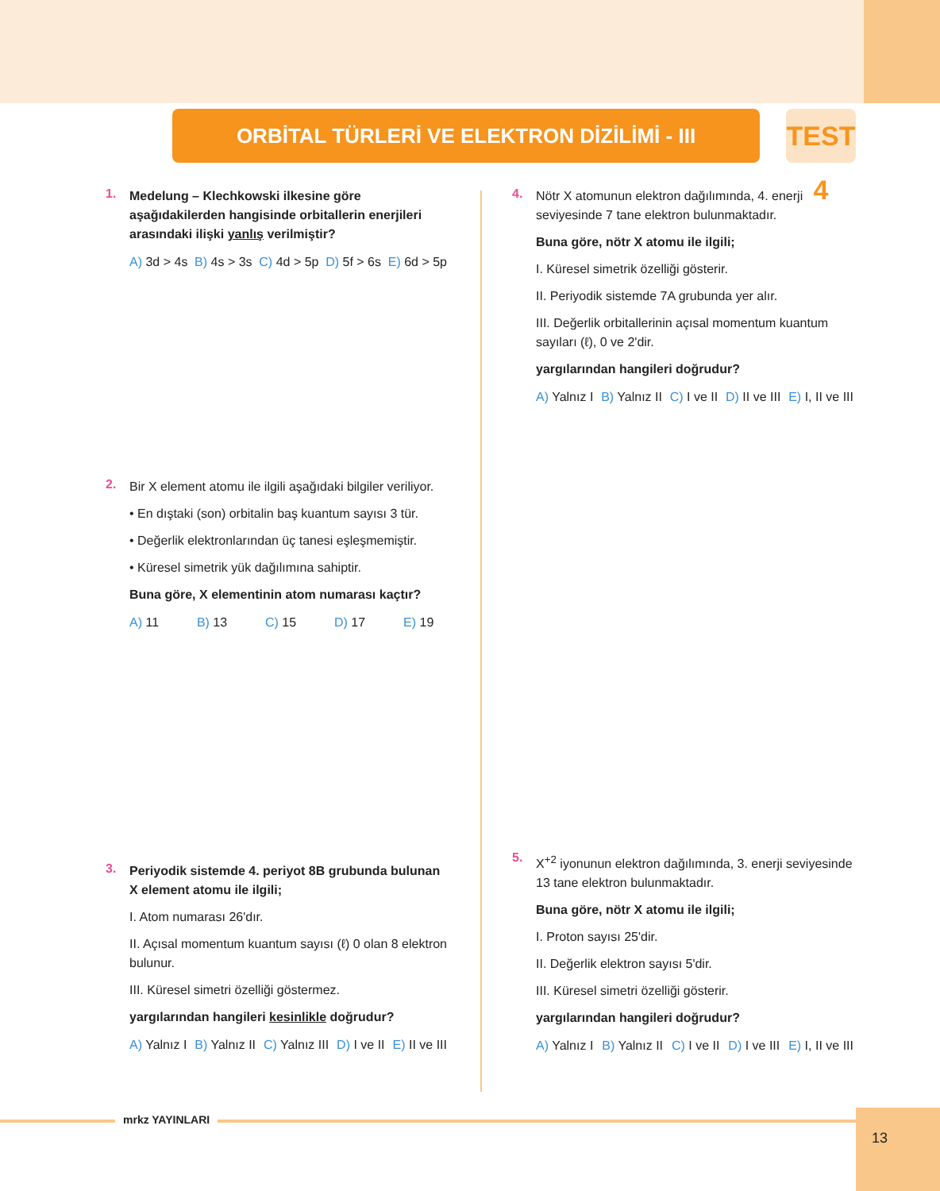ORBİTAL TÜRLERİ VE ELEKTRON DİZİLİMİ - III
TEST 4
1.
Medelung – Klechkowski ilkesine göre aşağıdakilerden hangisinde orbitallerin enerjileri arasındaki ilişki yanlış verilmiştir?
A) 3d > 4s B) 4s > 3s C) 4d > 5p D) 5f > 6s E) 6d > 5p
2.
Bir X element atomu ile ilgili aşağıdaki bilgiler veriliyor.
• En dıştaki (son) orbitalin baş kuantum sayısı 3 tür.
• Değerlik elektronlarından üç tanesi eşleşmemiştir.
• Küresel simetrik yük dağılımına sahiptir.
Buna göre, X elementinin atom numarası kaçtır?
A) 11 B) 13 C) 15 D) 17 E) 19
3.
Periyodik sistemde 4. periyot 8B grubunda bulunan X element atomu ile ilgili;
I. Atom numarası 26'dır.
II. Açısal momentum kuantum sayısı (ℓ) 0 olan 8 elektron bulunur.
III. Küresel simetri özelliği göstermez.
yargılarından hangileri kesinlikle doğrudur?
A) Yalnız I B) Yalnız II C) Yalnız III D) I ve II E) II ve III
4.
Nötr X atomunun elektron dağılımında, 4. enerji seviyesinde 7 tane elektron bulunmaktadır.
Buna göre, nötr X atomu ile ilgili;
I. Küresel simetrik özelliği gösterir.
II. Periyodik sistemde 7A grubunda yer alır.
III. Değerlik orbitallerinin açısal momentum kuantum sayıları (ℓ), 0 ve 2'dir.
yargılarından hangileri doğrudur?
A) Yalnız I B) Yalnız II C) I ve II D) II ve III E) I, II ve III
5.
X<sup>+2</sup> iyonunun elektron dağılımında, 3. enerji seviyesinde 13 tane elektron bulunmaktadır.
Buna göre, nötr X atomu ile ilgili;
I. Proton sayısı 25'dir.
II. Değerlik elektron sayısı 5'dir.
III. Küresel simetri özelliği gösterir.
yargılarından hangileri doğrudur?
A) Yalnız I B) Yalnız II C) I ve II D) I ve III E) I, II ve III
mrkz YAYINLARI 13